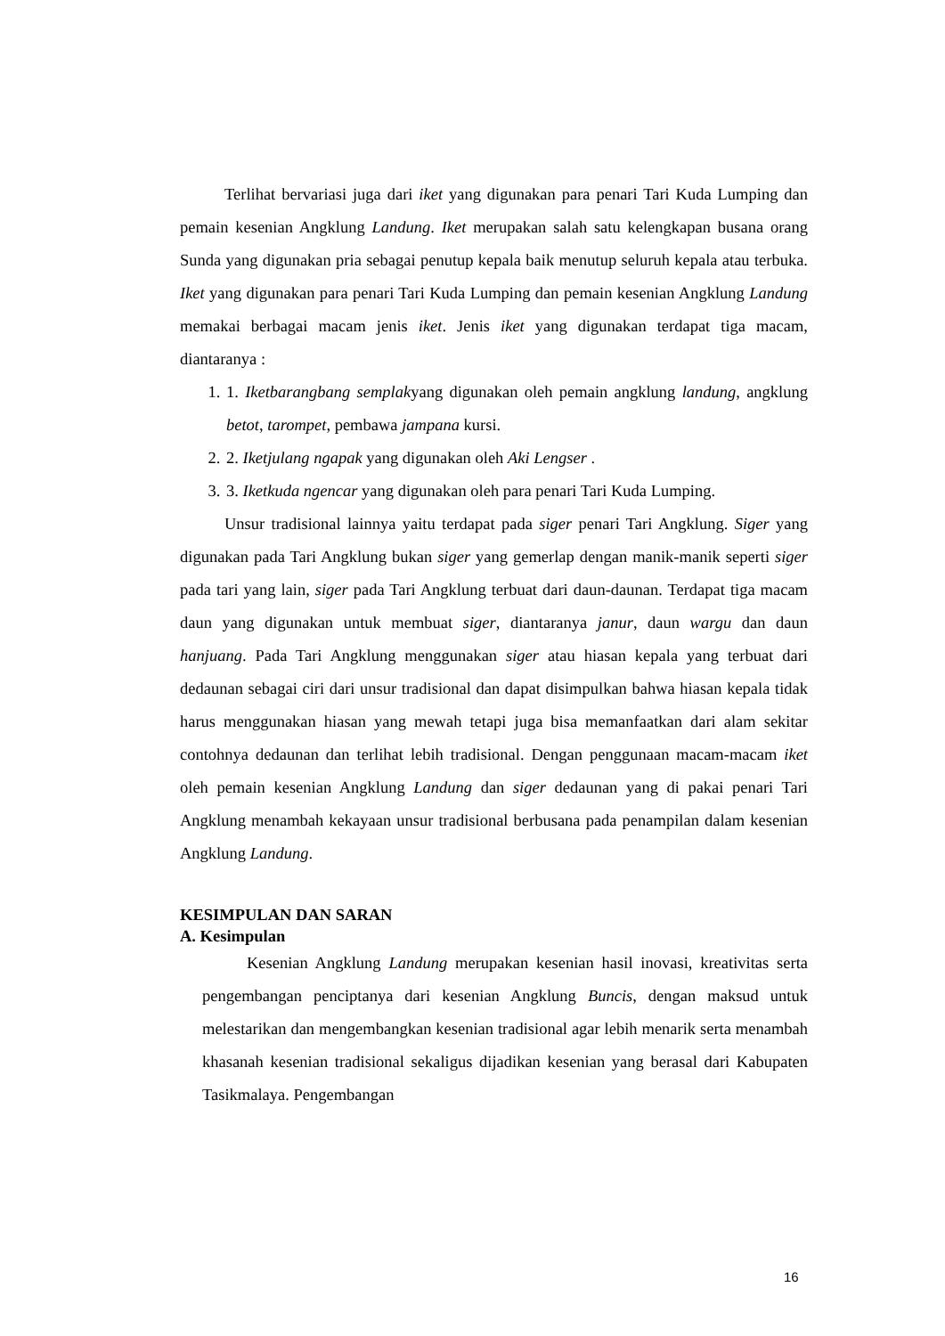Terlihat bervariasi juga dari iket yang digunakan para penari Tari Kuda Lumping dan pemain kesenian Angklung Landung. Iket merupakan salah satu kelengkapan busana orang Sunda yang digunakan pria sebagai penutup kepala baik menutup seluruh kepala atau terbuka. Iket yang digunakan para penari Tari Kuda Lumping dan pemain kesenian Angklung Landung memakai berbagai macam jenis iket. Jenis iket yang digunakan terdapat tiga macam, diantaranya :
1. 1. Iketbarangbang semplakyang digunakan oleh pemain angklung landung, angklung betot, tarompet, pembawa jampana kursi.
2. 2. Iketjulang ngapak yang digunakan oleh Aki Lengser .
3. 3. Iketkuda ngencar yang digunakan oleh para penari Tari Kuda Lumping.
Unsur tradisional lainnya yaitu terdapat pada siger penari Tari Angklung. Siger yang digunakan pada Tari Angklung bukan siger yang gemerlap dengan manik-manik seperti siger pada tari yang lain, siger pada Tari Angklung terbuat dari daun-daunan. Terdapat tiga macam daun yang digunakan untuk membuat siger, diantaranya janur, daun wargu dan daun hanjuang. Pada Tari Angklung menggunakan siger atau hiasan kepala yang terbuat dari dedaunan sebagai ciri dari unsur tradisional dan dapat disimpulkan bahwa hiasan kepala tidak harus menggunakan hiasan yang mewah tetapi juga bisa memanfaatkan dari alam sekitar contohnya dedaunan dan terlihat lebih tradisional. Dengan penggunaan macam-macam iket oleh pemain kesenian Angklung Landung dan siger dedaunan yang di pakai penari Tari Angklung menambah kekayaan unsur tradisional berbusana pada penampilan dalam kesenian Angklung Landung.
KESIMPULAN DAN SARAN
A. Kesimpulan
Kesenian Angklung Landung merupakan kesenian hasil inovasi, kreativitas serta pengembangan penciptanya dari kesenian Angklung Buncis, dengan maksud untuk melestarikan dan mengembangkan kesenian tradisional agar lebih menarik serta menambah khasanah kesenian tradisional sekaligus dijadikan kesenian yang berasal dari Kabupaten Tasikmalaya. Pengembangan
16